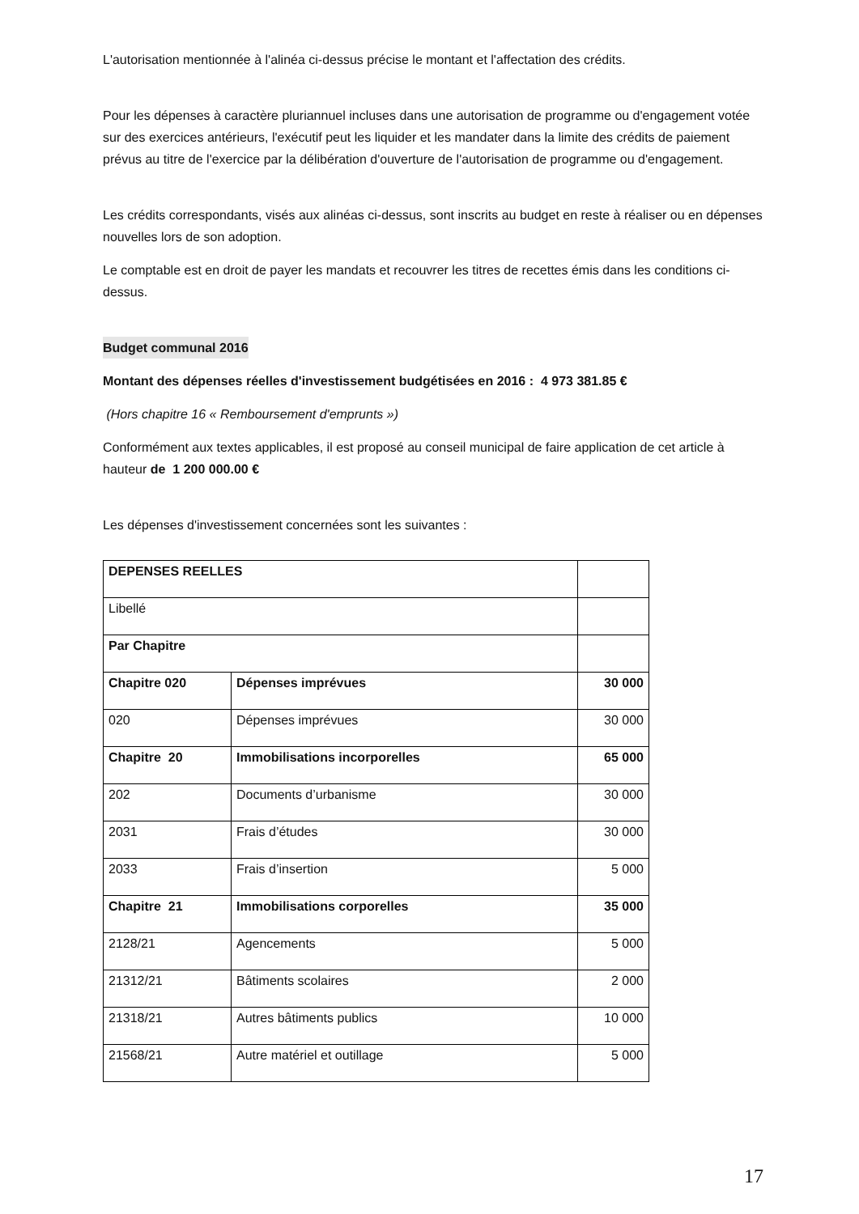L'autorisation mentionnée à l'alinéa ci-dessus précise le montant et l'affectation des crédits.
Pour les dépenses à caractère pluriannuel incluses dans une autorisation de programme ou d'engagement votée sur des exercices antérieurs, l'exécutif peut les liquider et les mandater dans la limite des crédits de paiement prévus au titre de l'exercice par la délibération d'ouverture de l'autorisation de programme ou d'engagement.
Les crédits correspondants, visés aux alinéas ci-dessus, sont inscrits au budget en reste à réaliser ou en dépenses nouvelles lors de son adoption.
Le comptable est en droit de payer les mandats et recouvrer les titres de recettes émis dans les conditions ci-dessus.
Budget communal 2016
Montant des dépenses réelles d'investissement budgétisées en 2016 : 4 973 381.85 €
(Hors chapitre 16 « Remboursement d'emprunts »)
Conformément aux textes applicables, il est proposé au conseil municipal de faire application de cet article à hauteur de 1 200 000.00 €
Les dépenses d'investissement concernées sont les suivantes :
| DEPENSES REELLES | | |
| Libellé | | |
| Par Chapitre | | |
| Chapitre 020 | Dépenses imprévues | 30 000 |
| 020 | Dépenses imprévues | 30 000 |
| Chapitre 20 | Immobilisations incorporelles | 65 000 |
| 202 | Documents d’urbanisme | 30 000 |
| 2031 | Frais d’études | 30 000 |
| 2033 | Frais d’insertion | 5 000 |
| Chapitre 21 | Immobilisations corporelles | 35 000 |
| 2128/21 | Agencements | 5 000 |
| 21312/21 | Bâtiments scolaires | 2 000 |
| 21318/21 | Autres bâtiments publics | 10 000 |
| 21568/21 | Autre matériel et outillage | 5 000 |
17